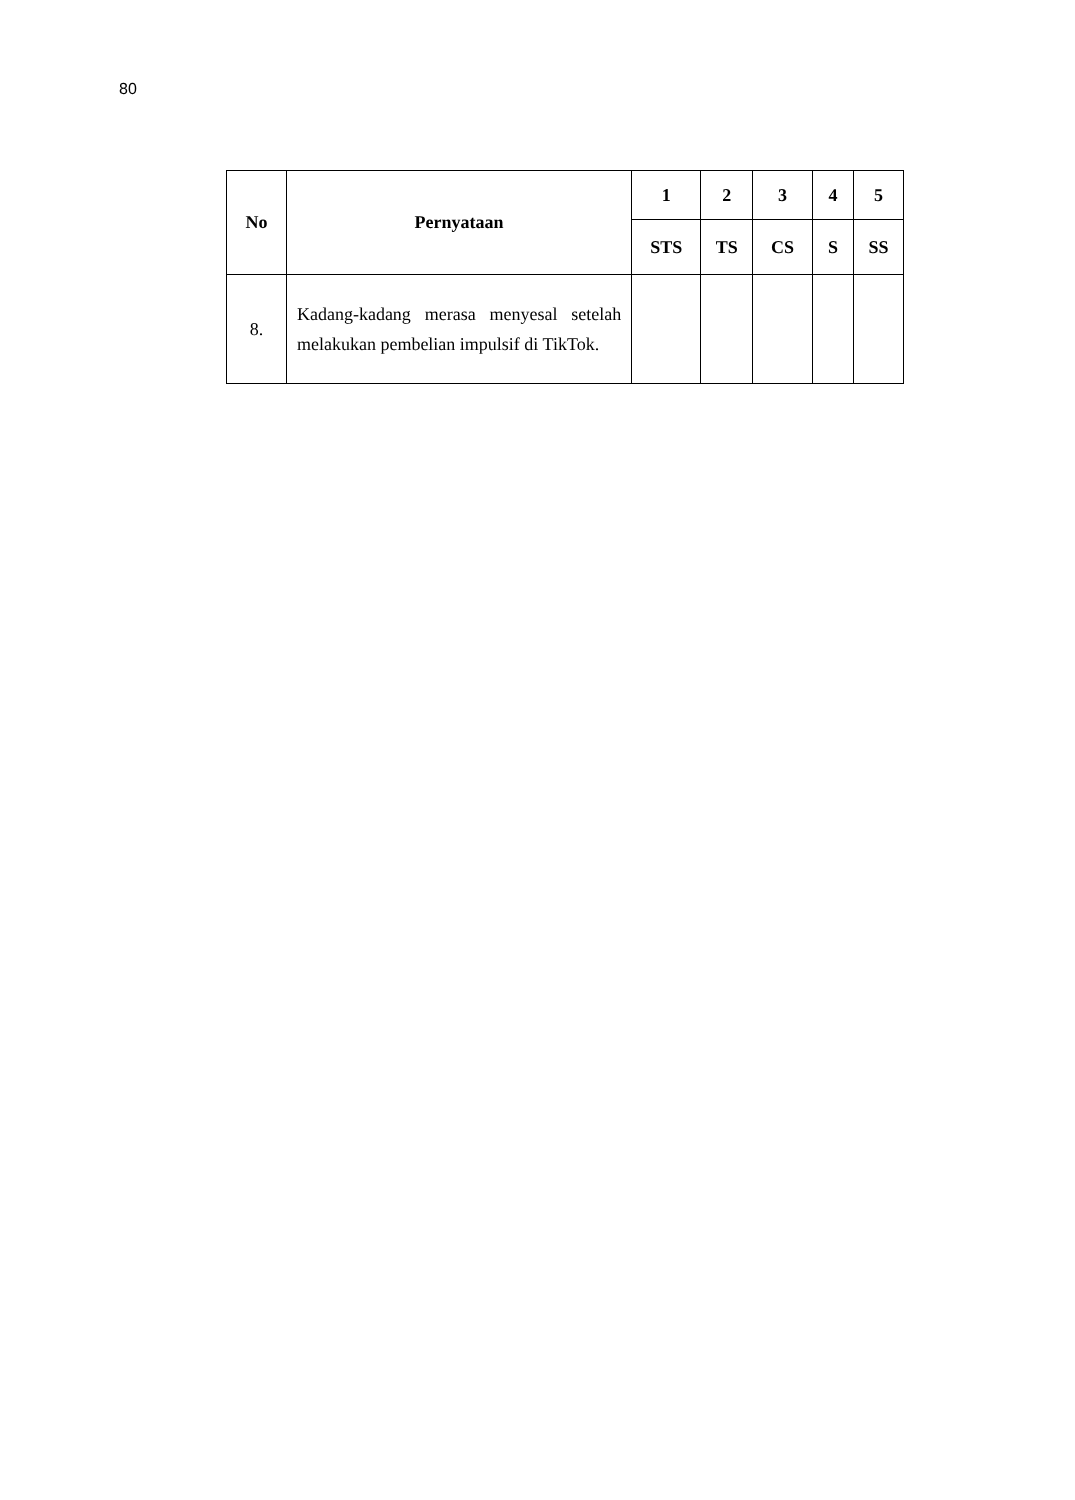80
| No | Pernyataan | 1 | 2 | 3 | 4 | 5 |
| --- | --- | --- | --- | --- | --- | --- |
| | | STS | TS | CS | S | SS |
| 8. | Kadang-kadang merasa menyesal setelah melakukan pembelian impulsif di TikTok. | | | | | |